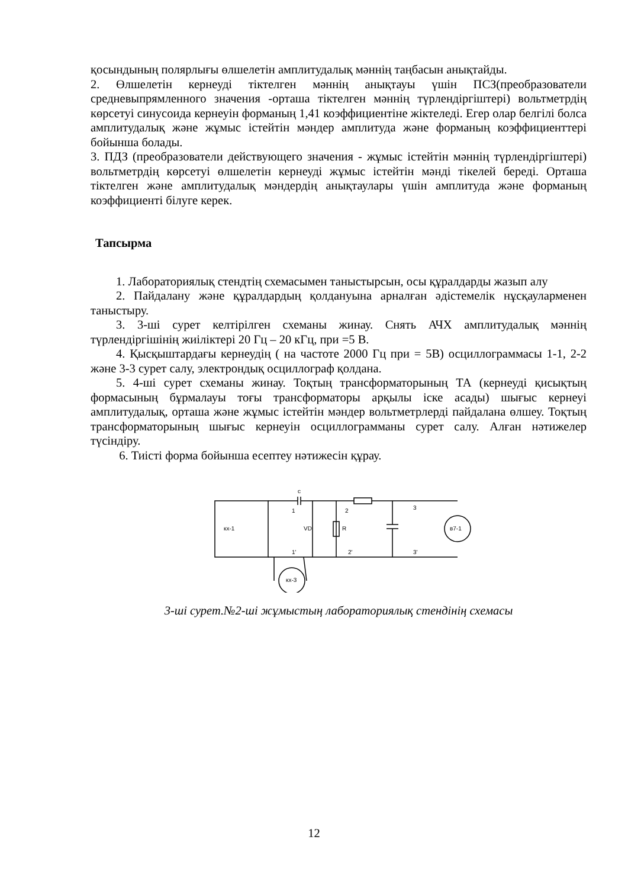қосындының полярлығы өлшелетін амплитудалық мәннің таңбасын анықтайды.
2. Өлшелетін кернеуді тіктелген мәннің анықтауы үшін ПСЗ(преобразователи средневыпрямленного значения -орташа тіктелген мәннің түрлендіргіштері) вольтметрдің көрсетуі синусоида кернеуін форманың 1,41 коэффициентіне жіктеледі. Егер олар белгілі болса амплитудалық және жұмыс істейтін мәндер амплитуда және форманың коэффициенттері бойынша болады.
3. ПДЗ (преобразователи действующего значения - жұмыс істейтін мәннің түрлендіргіштері) вольтметрдің көрсетуі өлшелетін кернеуді жұмыс істейтін мәнді тікелей береді. Орташа тіктелген және амплитудалық мәндердің анықтаулары үшін амплитуда және форманың коэффициенті білуге керек.
Тапсырма
1. Лабораториялық стендтің схемасымен таныстырсын, осы құралдарды жазып алу
2. Пайдалану және құралдардың қолдануына арналған әдістемелік нұсқауларменен таныстыру.
3. 3-ші сурет келтірілген схеманы жинау. Снять АЧХ амплитудалық мәннің түрлендіргішінің жиіліктері 20 Гц – 20 кГц, при =5 В.
4. Қысқыштардағы кернеудің ( на частоте 2000 Гц при = 5В) осциллограммасы 1-1, 2-2 және 3-3 сурет салу, электрондық осциллограф қолдана.
5. 4-ші сурет схеманы жинау. Тоқтың трансформаторының ТА (кернеуді қисықтың формасының бұрмалауы тоғы трансформаторы арқылы іске асады) шығыс кернеуі амплитудалық, орташа және жұмыс істейтін мәндер вольтметрлерді пайдалана өлшеу. Тоқтың трансформаторының шығыс кернеуін осциллограмманы сурет салу. Алған нәтижелер түсіндіру.
6. Тиісті форма бойынша есептеу нәтижесін құрау.
кх-1
VD
R
2
2'
3
3'
кх-3
в7-1
с
1
1'
3-ші сурет.№2-ші жұмыстың лабораториялық стендінің схемасы
12